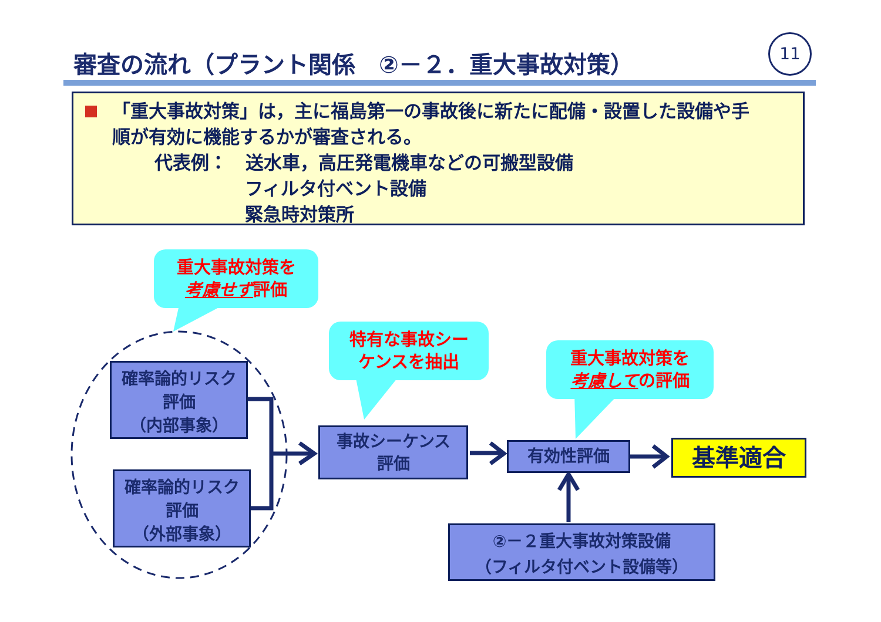審査の流れ（プラント関係　②－２．重大事故対策）
11
「重大事故対策」は，主に福島第一の事故後に新たに配備・設置した設備や手
順が有効に機能するかが審査される。
代表例：　送水車，高圧発電機車などの可搬型設備
フィルタ付ベント設備
緊急時対策所
重大事故対策を
考慮せず評価
特有な事故シー
ケンスを抽出
重大事故対策を
考慮しての評価
確率論的リスク
評価
（内部事象）
確率論的リスク
評価
（外部事象）
事故シーケンス
評価
有効性評価 基準適合
②－２重大事故対策設備
（フィルタ付ベント設備等）